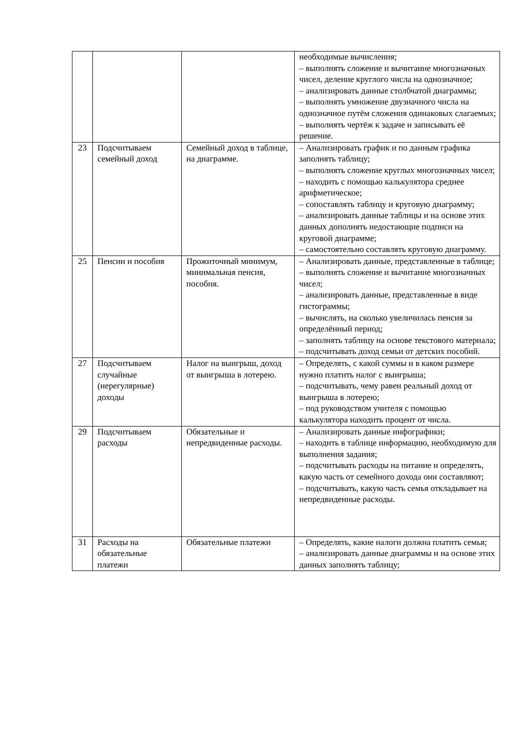| | | | необходимые вычисления; – выполнять сложение и вычитание многозначных чисел, деление круглого числа на однозначное; – анализировать данные столбчатой диаграммы; – выполнять умножение двузначного числа на однозначное путём сложения одинаковых слагаемых; – выполнять чертёж к задаче и записывать её решение. |
| 23 | Подсчитываем семейный доход | Семейный доход в таблице, на диаграмме. | – Анализировать график и по данным графика заполнять таблицу; – выполнять сложение круглых многозначных чисел; – находить с помощью калькулятора среднее арифметическое; – сопоставлять таблицу и круговую диаграмму; – анализировать данные таблицы и на основе этих данных дополнять недостающие подписи на круговой диаграмме; – самостоятельно составлять круговую диаграмму. |
| 25 | Пенсии и пособия | Прожиточный минимум, минимальная пенсия, пособия. | – Анализировать данные, представленные в таблице; – выполнять сложение и вычитание многозначных чисел; – анализировать данные, представленные в виде гистограммы; – вычислять, на сколько увеличилась пенсия за определённый период; – заполнять таблицу на основе текстового материала; – подсчитывать доход семьи от детских пособий. |
| 27 | Подсчитываем случайные (нерегулярные) доходы | Налог на выигрыш, доход от выигрыша в лотерею. | – Определять, с какой суммы и в каком размере нужно платить налог с выигрыша; – подсчитывать, чему равен реальный доход от выигрыша в лотерею; – под руководством учителя с помощью калькулятора находить процент от числа. |
| 29 | Подсчитываем расходы | Обязательные и непредвиденные расходы. | – Анализировать данные инфографики; – находить в таблице информацию, необходимую для выполнения задания; – подсчитывать расходы на питание и определять, какую часть от семейного дохода они составляют; – подсчитывать, какую часть семья откладывает на непредвиденные расходы. |
| 31 | Расходы на обязательные платежи | Обязательные платежи | – Определять, какие налоги должна платить семья; – анализировать данные диаграммы и на основе этих данных заполнять таблицу; |